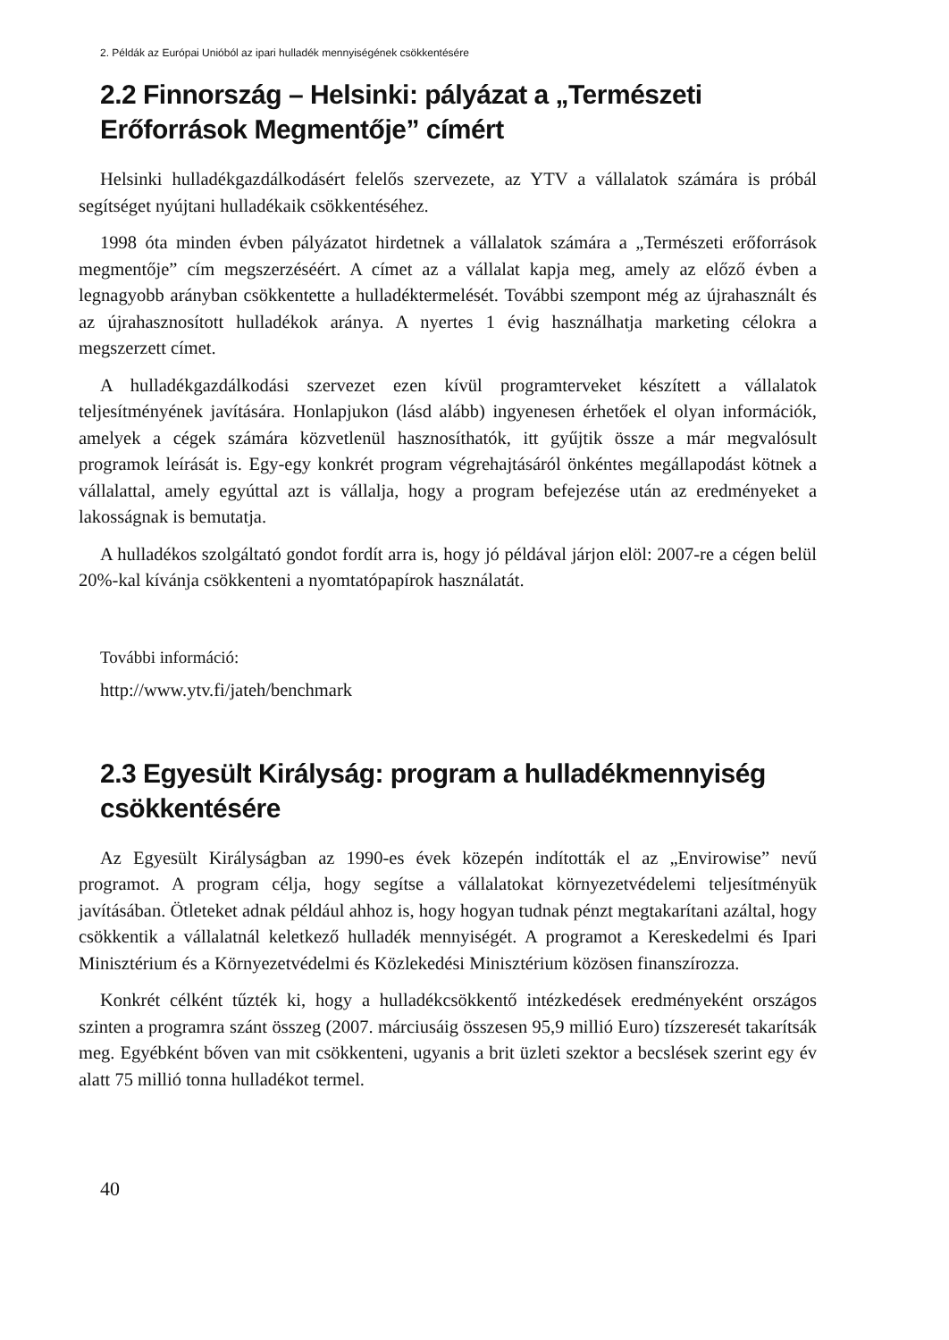2. Példák az Európai Unióból az ipari hulladék mennyiségének csökkentésére
2.2 Finnország – Helsinki: pályázat a „Természeti Erőforrások Megmentője” címért
Helsinki hulladékgazdálkodásért felelős szervezete, az YTV a vállalatok számára is próbál segítséget nyújtani hulladékaik csökkentéséhez.
1998 óta minden évben pályázatot hirdetnek a vállalatok számára a „Természeti erőforrások megmentője” cím megszerzéséért. A címet az a vállalat kapja meg, amely az előző évben a legnagyobb arányban csökkentette a hulladéktermelését. További szempont még az újrahasznált és az újrahasznosított hulladékok aránya. A nyertes 1 évig használhatja marketing célokra a megszerzett címet.
A hulladékgazdálkodási szervezet ezen kívül programterveket készített a vállalatok teljesítményének javítására. Honlapjukon (lásd alább) ingyenesen érhetőek el olyan információk, amelyek a cégek számára közvetlenül hasznosíthatók, itt gyűjtik össze a már megvalósult programok leírását is. Egy-egy konkrét program végrehajtásáról önkéntes megállapodást kötnek a vállalattal, amely egyúttal azt is vállalja, hogy a program befejezése után az eredményeket a lakosságnak is bemutatja.
A hulladékos szolgáltató gondot fordít arra is, hogy jó példával járjon elöl: 2007-re a cégen belül 20%-kal kívánja csökkenteni a nyomtatópapírok használatát.
További információ:
http://www.ytv.fi/jateh/benchmark
2.3 Egyesült Királyság: program a hulladékmennyiség csökkentésére
Az Egyesült Királyságban az 1990-es évek közepén indították el az „Envirowise” nevű programot. A program célja, hogy segítse a vállalatokat környezetvédelemi teljesítményük javításában. Ötleteket adnak például ahhoz is, hogy hogyan tudnak pénzt megtakarítani azáltal, hogy csökkentik a vállalatnál keletkező hulladék mennyiségét. A programot a Kereskedelmi és Ipari Minisztérium és a Környezetvédelmi és Közlekedési Minisztérium közösen finanszírozza.
Konkrét célként tűzték ki, hogy a hulladékcsökkentő intézkedések eredményeként országos szinten a programra szánt összeg (2007. márciusáig összesen 95,9 millió Euro) tízszeresét takarítsák meg. Egyébként bőven van mit csökkenteni, ugyanis a brit üzleti szektor a becslések szerint egy év alatt 75 millió tonna hulladékot termel.
40